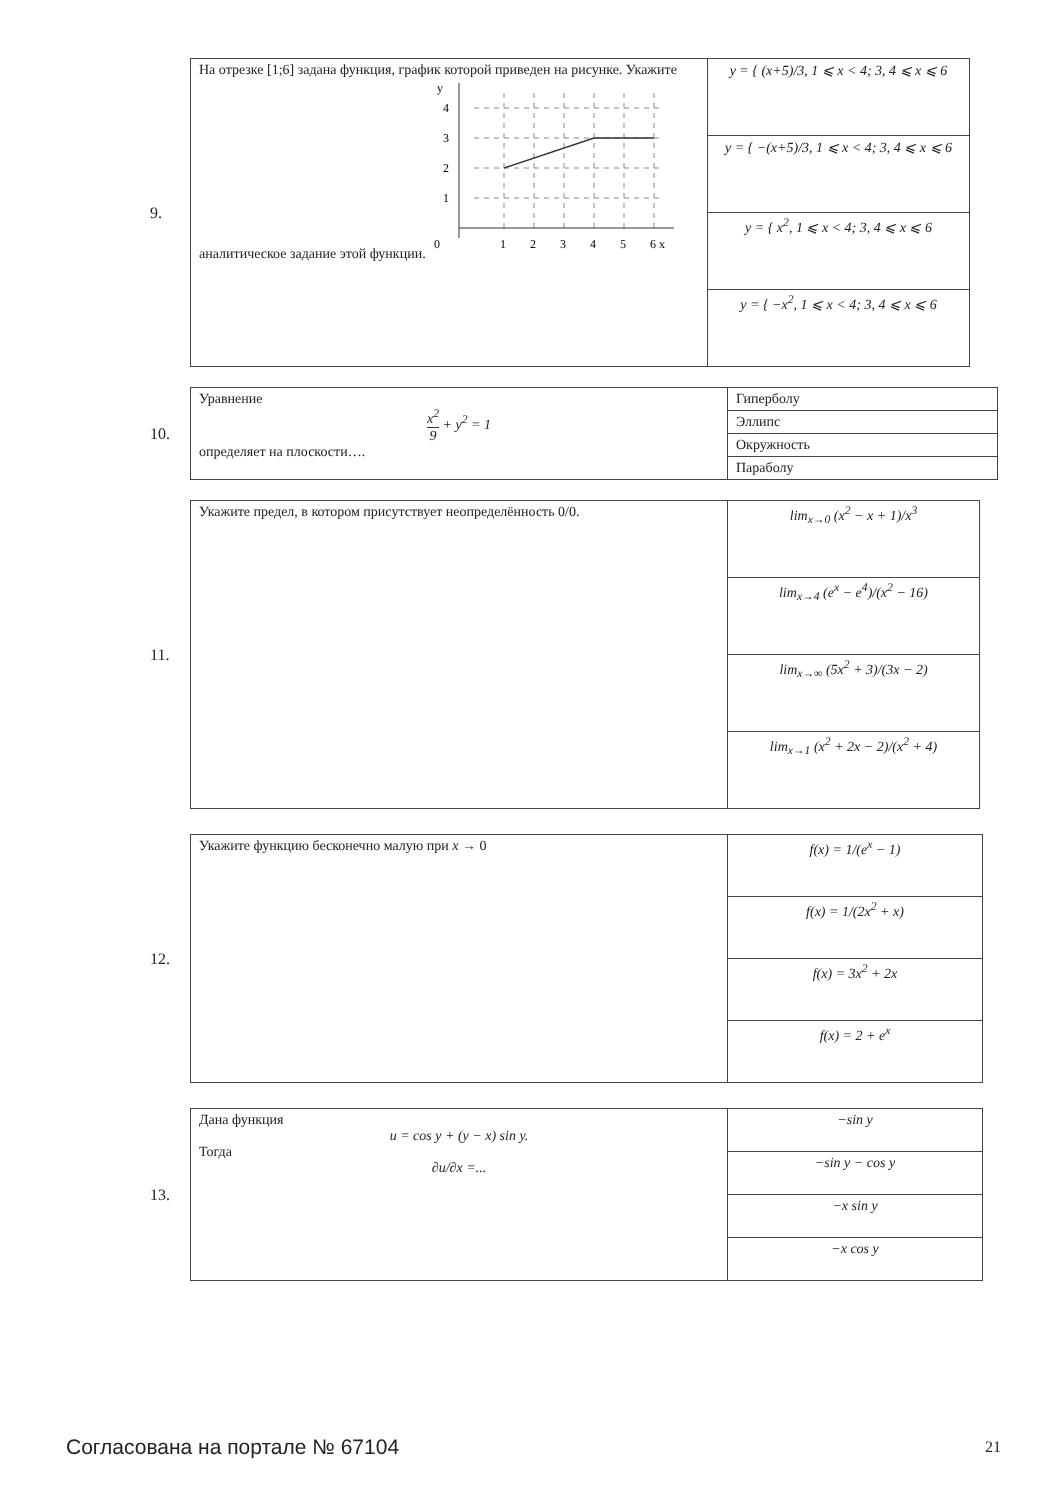9.
| На отрезке [1;6] задана функция, график которой приведен на рисунке. Укажите аналитическое задание этой функции. y 4 3 2 1 0 1 2 3 4 5 6 x | y = { (x+5)/3, 1 ⩽ x < 4; 3, 4 ⩽ x ⩽ 6 |
| | y = { −(x+5)/3, 1 ⩽ x < 4; 3, 4 ⩽ x ⩽ 6 |
| | y = { x<sup>2</sup>, 1 ⩽ x < 4; 3, 4 ⩽ x ⩽ 6 |
| | y = { −x<sup>2</sup>, 1 ⩽ x < 4; 3, 4 ⩽ x ⩽ 6 |
10.
| Уравнение x<sup>2</sup> 9 + y<sup>2</sup> = 1 определяет на плоскости…. | Гиперболу |
| | Эллипс |
| | Окружность |
| | Параболу |
11.
| Укажите предел, в котором присутствует неопределённость 0/0. | lim<sub>x→0</sub> (x<sup>2</sup> − x + 1)/x<sup>3</sup> |
| | lim<sub>x→4</sub> (e<sup>x</sup> − e<sup>4</sup>)/(x<sup>2</sup> − 16) |
| | lim<sub>x→∞</sub> (5x<sup>2</sup> + 3)/(3x − 2) |
| | lim<sub>x→1</sub> (x<sup>2</sup> + 2x − 2)/(x<sup>2</sup> + 4) |
12.
| Укажите функцию бесконечно малую при x → 0 | f(x) = 1/(e<sup>x</sup> − 1) |
| | f(x) = 1/(2x<sup>2</sup> + x) |
| | f(x) = 3x<sup>2</sup> + 2x |
| | f(x) = 2 + e<sup>x</sup> |
13.
| Дана функция u = cos y + (y − x) sin y. Тогда ∂u/∂x =... | −sin y |
| | −sin y − cos y |
| | −x sin y |
| | −x cos y |
Согласована на портале № 67104 21